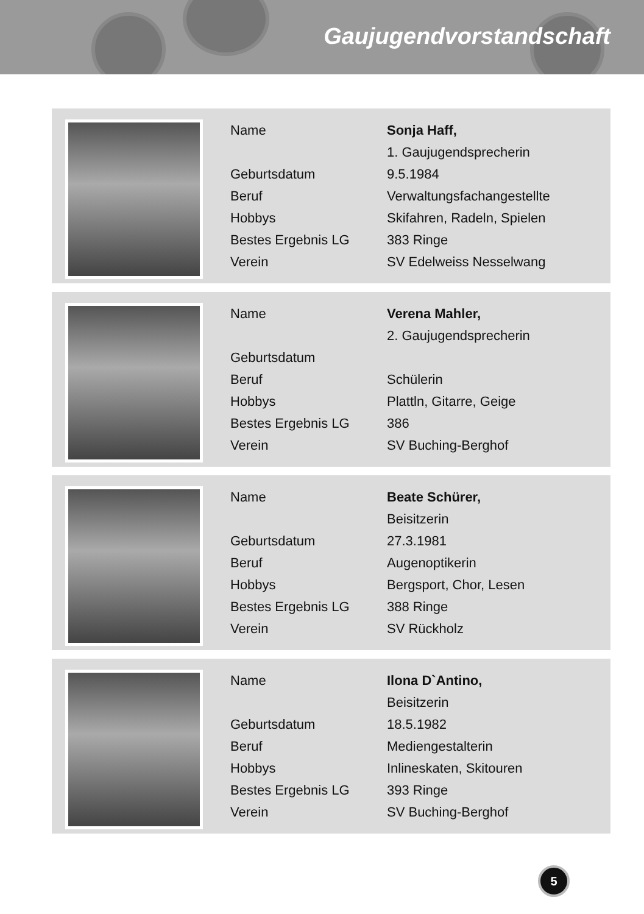Gaujugendvorstandschaft
| Name | Sonja Haff, |
| | 1. Gaujugendsprecherin |
| Geburtsdatum | 9.5.1984 |
| Beruf | Verwaltungsfachangestellte |
| Hobbys | Skifahren, Radeln, Spielen |
| Bestes Ergebnis LG | 383 Ringe |
| Verein | SV Edelweiss Nesselwang |
| Name | Verena Mahler, |
| | 2. Gaujugendsprecherin |
| Geburtsdatum | |
| Beruf | Schülerin |
| Hobbys | Plattln, Gitarre, Geige |
| Bestes Ergebnis LG | 386 |
| Verein | SV Buching-Berghof |
| Name | Beate Schürer, |
| | Beisitzerin |
| Geburtsdatum | 27.3.1981 |
| Beruf | Augenoptikerin |
| Hobbys | Bergsport, Chor, Lesen |
| Bestes Ergebnis LG | 388 Ringe |
| Verein | SV Rückholz |
| Name | Ilona D`Antino, |
| | Beisitzerin |
| Geburtsdatum | 18.5.1982 |
| Beruf | Mediengestalterin |
| Hobbys | Inlineskaten, Skitouren |
| Bestes Ergebnis LG | 393 Ringe |
| Verein | SV Buching-Berghof |
5